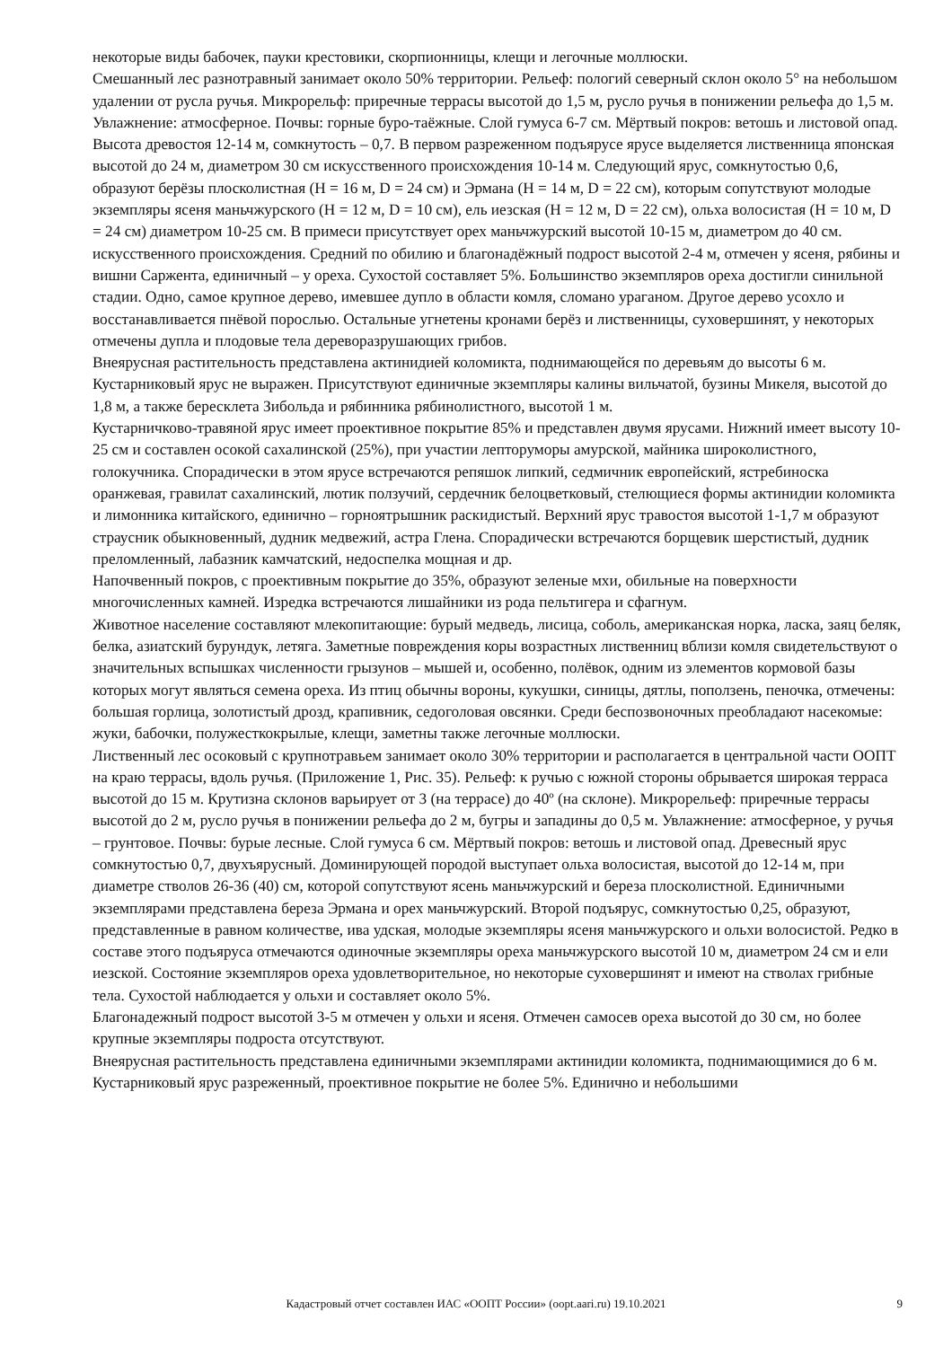некоторые виды бабочек, пауки крестовики, скорпионницы, клещи и легочные моллюски.
Смешанный лес разнотравный занимает около 50% территории. Рельеф: пологий северный склон около 5° на небольшом удалении от русла ручья. Микрорельф: приречные террасы высотой до 1,5 м, русло ручья в понижении рельефа до 1,5 м. Увлажнение: атмосферное. Почвы: горные буро-таёжные. Слой гумуса 6-7 см. Мёртвый покров: ветошь и листовой опад. Высота древостоя 12-14 м, сомкнутость – 0,7. В первом разреженном подъярусе ярусе выделяется лиственница японская высотой до 24 м, диаметром 30 см искусственного происхождения 10-14 м. Следующий ярус, сомкнутостью 0,6, образуют берёзы плосколистная (H = 16 м, D = 24 см) и Эрмана (H = 14 м, D = 22 см), которым сопутствуют молодые экземпляры ясеня маньчжурского (H = 12 м, D = 10 см), ель иезская (H = 12 м, D = 22 см), ольха волосистая (H = 10 м, D = 24 см) диаметром 10-25 см. В примеси присутствует орех маньчжурский высотой 10-15 м, диаметром до 40 см. искусственного происхождения. Средний по обилию и благонадёжный подрост высотой 2-4 м, отмечен у ясеня, рябины и вишни Саржента, единичный – у ореха. Сухостой составляет 5%. Большинство экземпляров ореха достигли синильной стадии. Одно, самое крупное дерево, имевшее дупло в области комля, сломано ураганом. Другое дерево усохло и восстанавливается пнёвой порослью. Остальные угнетены кронами берёз и лиственницы, суховершинят, у некоторых отмечены дупла и плодовые тела дереворазрушающих грибов.
Внеярусная растительность представлена актинидией коломикта, поднимающейся по деревьям до высоты 6 м.
Кустарниковый ярус не выражен. Присутствуют единичные экземпляры калины вильчатой, бузины Микеля, высотой до 1,8 м, а также бересклета Зибольда и рябинника рябинолистного, высотой 1 м.
Кустарничково-травяной ярус имеет проективное покрытие 85% и представлен двумя ярусами. Нижний имеет высоту 10-25 см и составлен осокой сахалинской (25%), при участии лепторуморы амурской, майника широколистного, голокучника. Спорадически в этом ярусе встречаются репяшок липкий, седмичник европейский, ястребиноска оранжевая, гравилат сахалинский, лютик ползучий, сердечник белоцветковый, стелющиеся формы актинидии коломикта и лимонника китайского, единично – горноятрышник раскидистый. Верхний ярус травостоя высотой 1-1,7 м образуют страусник обыкновенный, дудник медвежий, астра Глена. Спорадически встречаются борщевик шерстистый, дудник преломленный, лабазник камчатский, недоспелка мощная и др.
Напочвенный покров, с проективным покрытие до 35%, образуют зеленые мхи, обильные на поверхности многочисленных камней. Изредка встречаются лишайники из рода пельтигера и сфагнум.
Животное население составляют млекопитающие: бурый медведь, лисица, соболь, американская норка, ласка, заяц беляк, белка, азиатский бурундук, летяга. Заметные повреждения коры возрастных лиственниц вблизи комля свидетельствуют о значительных вспышках численности грызунов – мышей и, особенно, полёвок, одним из элементов кормовой базы которых могут являться семена ореха. Из птиц обычны вороны, кукушки, синицы, дятлы, поползень, пеночка, отмечены: большая горлица, золотистый дрозд, крапивник, седоголовая овсянки. Среди беспозвоночных преобладают насекомые: жуки, бабочки, полужесткокрылые, клещи, заметны также легочные моллюски.
Лиственный лес осоковый с крупнотравьем занимает около 30% территории и располагается в центральной части ООПТ на краю террасы, вдоль ручья. (Приложение 1, Рис. 35). Рельеф: к ручью с южной стороны обрывается широкая терраса высотой до 15 м. Крутизна склонов варьирует от 3 (на террасе) до 40º (на склоне). Микрорельеф: приречные террасы высотой до 2 м, русло ручья в понижении рельефа до 2 м, бугры и западины до 0,5 м. Увлажнение: атмосферное, у ручья – грунтовое. Почвы: бурые лесные. Слой гумуса 6 см. Мёртвый покров: ветошь и листовой опад. Древесный ярус сомкнутостью 0,7, двухъярусный. Доминирующей породой выступает ольха волосистая, высотой до 12-14 м, при диаметре стволов 26-36 (40) см, которой сопутствуют ясень маньчжурский и береза плосколистной. Единичными экземплярами представлена береза Эрмана и орех маньчжурский. Второй подъярус, сомкнутостью 0,25, образуют, представленные в равном количестве, ива удская, молодые экземпляры ясеня маньчжурского и ольхи волосистой. Редко в составе этого подъяруса отмечаются одиночные экземпляры ореха маньчжурского высотой 10 м, диаметром 24 см и ели иезской. Состояние экземпляров ореха удовлетворительное, но некоторые суховершинят и имеют на стволах грибные тела. Сухостой наблюдается у ольхи и составляет около 5%.
Благонадежный подрост высотой 3-5 м отмечен у ольхи и ясеня. Отмечен самосев ореха высотой до 30 см, но более крупные экземпляры подроста отсутствуют.
Внеярусная растительность представлена единичными экземплярами актинидии коломикта, поднимающимися до 6 м.
Кустарниковый ярус разреженный, проективное покрытие не более 5%. Единично и небольшими
Кадастровый отчет составлен ИАС «ООПТ России» (oopt.aari.ru) 19.10.2021
9